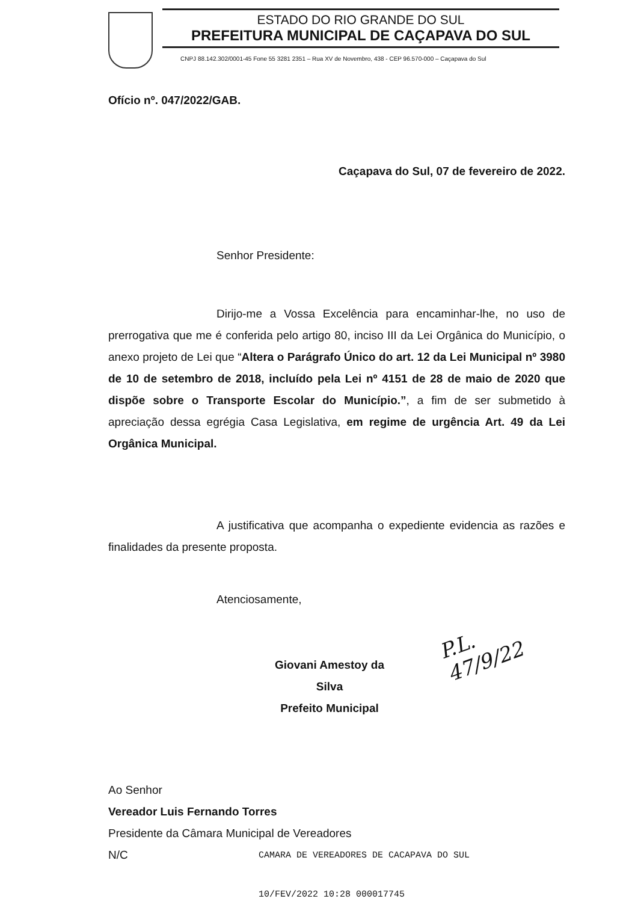ESTADO DO RIO GRANDE DO SUL
PREFEITURA MUNICIPAL DE CAÇAPAVA DO SUL
CNPJ 88.142.302/0001-45 Fone 55 3281 2351 – Rua XV de Novembro, 438 - CEP 96.570-000 – Caçapava do Sul
Ofício nº. 047/2022/GAB.
Caçapava do Sul, 07 de fevereiro de 2022.
Senhor Presidente:
Dirijo-me a Vossa Excelência para encaminhar-lhe, no uso de prerrogativa que me é conferida pelo artigo 80, inciso III da Lei Orgânica do Município, o anexo projeto de Lei que “Altera o Parágrafo Único do art. 12 da Lei Municipal nº 3980 de 10 de setembro de 2018, incluído pela Lei nº 4151 de 28 de maio de 2020 que dispõe sobre o Transporte Escolar do Município.”, a fim de ser submetido à apreciação dessa egrégia Casa Legislativa, em regime de urgência Art. 49 da Lei Orgânica Municipal.
A justificativa que acompanha o expediente evidencia as razões e finalidades da presente proposta.
Atenciosamente,
Giovani Amestoy da Silva
Prefeito Municipal
P.L. 47/9/22
Ao Senhor
Vereador Luis Fernando Torres
Presidente da Câmara Municipal de Vereadores
N/C
CAMARA DE VEREADORES DE CACAPAVA DO SUL
10/FEV/2022 10:28 000017745